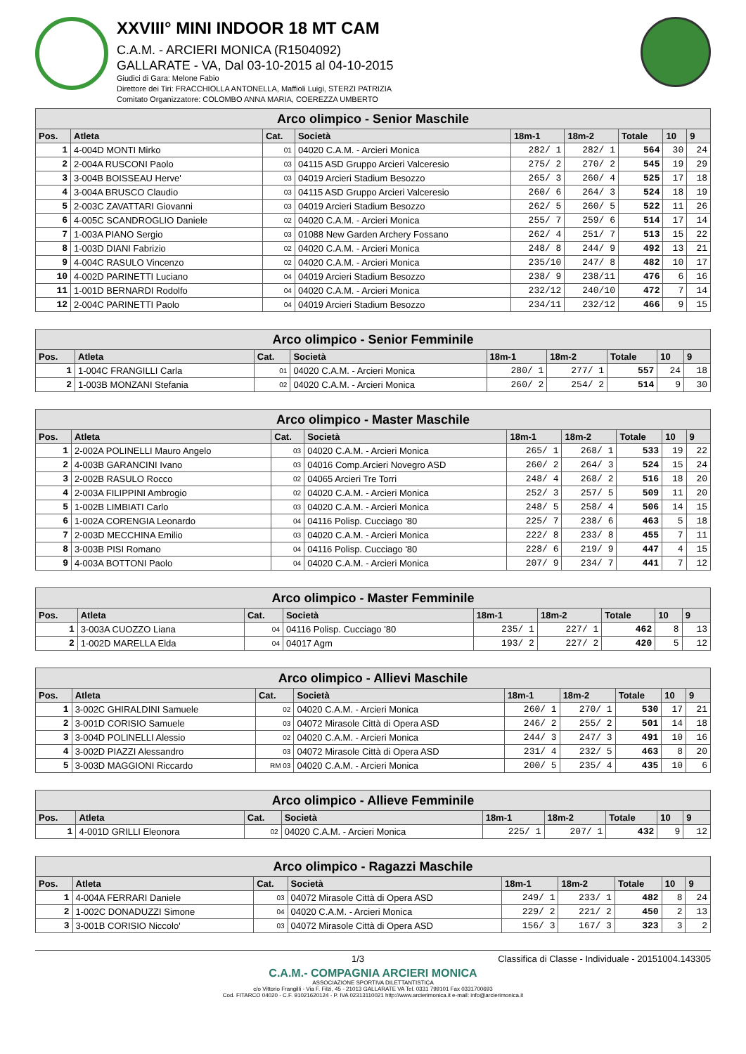XXVIII° MINI INDOOR 18 MT CAM
C.A.M. - ARCIERI MONICA (R1504092)
GALLARATE - VA, Dal 03-10-2015 al 04-10-2015
Giudici di Gara: Melone Fabio
Direttore dei Tiri: FRACCHIOLLA ANTONELLA, Maffioli Luigi, STERZI PATRIZIA
Comitato Organizzatore: COLOMBO ANNA MARIA, COEREZZA UMBERTO
| Arco olimpico - Senior Maschile | | | | | | | | |
| --- | --- | --- | --- | --- | --- | --- | --- | --- |
| Pos. | Atleta | Cat. | Società | 18m-1 | 18m-2 | Totale | 10 | 9 |
| 1 | 4-004D MONTI Mirko | 01 | 04020 C.A.M. - Arcieri Monica | 282/ 1 | 282/ 1 | 564 | 30 | 24 |
| 2 | 2-004A RUSCONI Paolo | 03 | 04115 ASD Gruppo Arcieri Valceresio | 275/ 2 | 270/ 2 | 545 | 19 | 29 |
| 3 | 3-004B BOISSEAU Herve' | 03 | 04019 Arcieri Stadium Besozzo | 265/ 3 | 260/ 4 | 525 | 17 | 18 |
| 4 | 3-004A BRUSCO Claudio | 03 | 04115 ASD Gruppo Arcieri Valceresio | 260/ 6 | 264/ 3 | 524 | 18 | 19 |
| 5 | 2-003C ZAVATTARI Giovanni | 03 | 04019 Arcieri Stadium Besozzo | 262/ 5 | 260/ 5 | 522 | 11 | 26 |
| 6 | 4-005C SCANDROGLIO Daniele | 02 | 04020 C.A.M. - Arcieri Monica | 255/ 7 | 259/ 6 | 514 | 17 | 14 |
| 7 | 1-003A PIANO Sergio | 03 | 01088 New Garden Archery Fossano | 262/ 4 | 251/ 7 | 513 | 15 | 22 |
| 8 | 1-003D DIANI Fabrizio | 02 | 04020 C.A.M. - Arcieri Monica | 248/ 8 | 244/ 9 | 492 | 13 | 21 |
| 9 | 4-004C RASULO Vincenzo | 02 | 04020 C.A.M. - Arcieri Monica | 235/10 | 247/ 8 | 482 | 10 | 17 |
| 10 | 4-002D PARINETTI Luciano | 04 | 04019 Arcieri Stadium Besozzo | 238/ 9 | 238/11 | 476 | 6 | 16 |
| 11 | 1-001D BERNARDI Rodolfo | 04 | 04020 C.A.M. - Arcieri Monica | 232/12 | 240/10 | 472 | 7 | 14 |
| 12 | 2-004C PARINETTI Paolo | 04 | 04019 Arcieri Stadium Besozzo | 234/11 | 232/12 | 466 | 9 | 15 |
| Arco olimpico - Senior Femminile | | | | | | | | |
| --- | --- | --- | --- | --- | --- | --- | --- | --- |
| Pos. | Atleta | Cat. | Società | 18m-1 | 18m-2 | Totale | 10 | 9 |
| 1 | 1-004C FRANGILLI Carla | 01 | 04020 C.A.M. - Arcieri Monica | 280/ 1 | 277/ 1 | 557 | 24 | 18 |
| 2 | 1-003B MONZANI Stefania | 02 | 04020 C.A.M. - Arcieri Monica | 260/ 2 | 254/ 2 | 514 | 9 | 30 |
| Arco olimpico - Master Maschile | | | | | | | | |
| --- | --- | --- | --- | --- | --- | --- | --- | --- |
| Pos. | Atleta | Cat. | Società | 18m-1 | 18m-2 | Totale | 10 | 9 |
| 1 | 2-002A POLINELLI Mauro Angelo | 03 | 04020 C.A.M. - Arcieri Monica | 265/ 1 | 268/ 1 | 533 | 19 | 22 |
| 2 | 4-003B GARANCINI Ivano | 03 | 04016 Comp.Arcieri Novegro ASD | 260/ 2 | 264/ 3 | 524 | 15 | 24 |
| 3 | 2-002B RASULO Rocco | 02 | 04065 Arcieri Tre Torri | 248/ 4 | 268/ 2 | 516 | 18 | 20 |
| 4 | 2-003A FILIPPINI Ambrogio | 02 | 04020 C.A.M. - Arcieri Monica | 252/ 3 | 257/ 5 | 509 | 11 | 20 |
| 5 | 1-002B LIMBIATI Carlo | 03 | 04020 C.A.M. - Arcieri Monica | 248/ 5 | 258/ 4 | 506 | 14 | 15 |
| 6 | 1-002A CORENGIA Leonardo | 04 | 04116 Polisp. Cucciago '80 | 225/ 7 | 238/ 6 | 463 | 5 | 18 |
| 7 | 2-003D MECCHINA Emilio | 03 | 04020 C.A.M. - Arcieri Monica | 222/ 8 | 233/ 8 | 455 | 7 | 11 |
| 8 | 3-003B PISI Romano | 04 | 04116 Polisp. Cucciago '80 | 228/ 6 | 219/ 9 | 447 | 4 | 15 |
| 9 | 4-003A BOTTONI Paolo | 04 | 04020 C.A.M. - Arcieri Monica | 207/ 9 | 234/ 7 | 441 | 7 | 12 |
| Arco olimpico - Master Femminile | | | | | | | | |
| --- | --- | --- | --- | --- | --- | --- | --- | --- |
| Pos. | Atleta | Cat. | Società | 18m-1 | 18m-2 | Totale | 10 | 9 |
| 1 | 3-003A CUOZZO Liana | 04 | 04116 Polisp. Cucciago '80 | 235/ 1 | 227/ 1 | 462 | 8 | 13 |
| 2 | 1-002D MARELLA Elda | 04 | 04017 Agm | 193/ 2 | 227/ 2 | 420 | 5 | 12 |
| Arco olimpico - Allievi Maschile | | | | | | | | |
| --- | --- | --- | --- | --- | --- | --- | --- | --- |
| Pos. | Atleta | Cat. | Società | 18m-1 | 18m-2 | Totale | 10 | 9 |
| 1 | 3-002C GHIRALDINI Samuele | 02 | 04020 C.A.M. - Arcieri Monica | 260/ 1 | 270/ 1 | 530 | 17 | 21 |
| 2 | 3-001D CORISIO Samuele | 03 | 04072 Mirasole Città di Opera ASD | 246/ 2 | 255/ 2 | 501 | 14 | 18 |
| 3 | 3-004D POLINELLI Alessio | 02 | 04020 C.A.M. - Arcieri Monica | 244/ 3 | 247/ 3 | 491 | 10 | 16 |
| 4 | 3-002D PIAZZI Alessandro | 03 | 04072 Mirasole Città di Opera ASD | 231/ 4 | 232/ 5 | 463 | 8 | 20 |
| 5 | 3-003D MAGGIONI Riccardo | RM 03 | 04020 C.A.M. - Arcieri Monica | 200/ 5 | 235/ 4 | 435 | 10 | 6 |
| Arco olimpico - Allieve Femminile | | | | | | | | |
| --- | --- | --- | --- | --- | --- | --- | --- | --- |
| Pos. | Atleta | Cat. | Società | 18m-1 | 18m-2 | Totale | 10 | 9 |
| 1 | 4-001D GRILLI Eleonora | 02 | 04020 C.A.M. - Arcieri Monica | 225/ 1 | 207/ 1 | 432 | 9 | 12 |
| Arco olimpico - Ragazzi Maschile | | | | | | | | |
| --- | --- | --- | --- | --- | --- | --- | --- | --- |
| Pos. | Atleta | Cat. | Società | 18m-1 | 18m-2 | Totale | 10 | 9 |
| 1 | 4-004A FERRARI Daniele | 03 | 04072 Mirasole Città di Opera ASD | 249/ 1 | 233/ 1 | 482 | 8 | 24 |
| 2 | 1-002C DONADUZZI Simone | 04 | 04020 C.A.M. - Arcieri Monica | 229/ 2 | 221/ 2 | 450 | 2 | 13 |
| 3 | 3-001B CORISIO Niccolo' | 03 | 04072 Mirasole Città di Opera ASD | 156/ 3 | 167/ 3 | 323 | 3 | 2 |
1/3 Classifica di Classe - Individuale - 20151004.143305
C.A.M.- COMPAGNIA ARCIERI MONICA
ASSOCIAZIONE SPORTIVA DILETTANTISTICA
c/o Vittorio Frangilli - Via F. Filzi, 45 - 21013 GALLARATE VA Tel. 0331 799101 Fax 0331700693
Cod. FITARCO 04020 - C.F. 91021620124 - P. IVA 02313110021 http://www.arcierimonica.it e-mail: info@arcierimonica.it